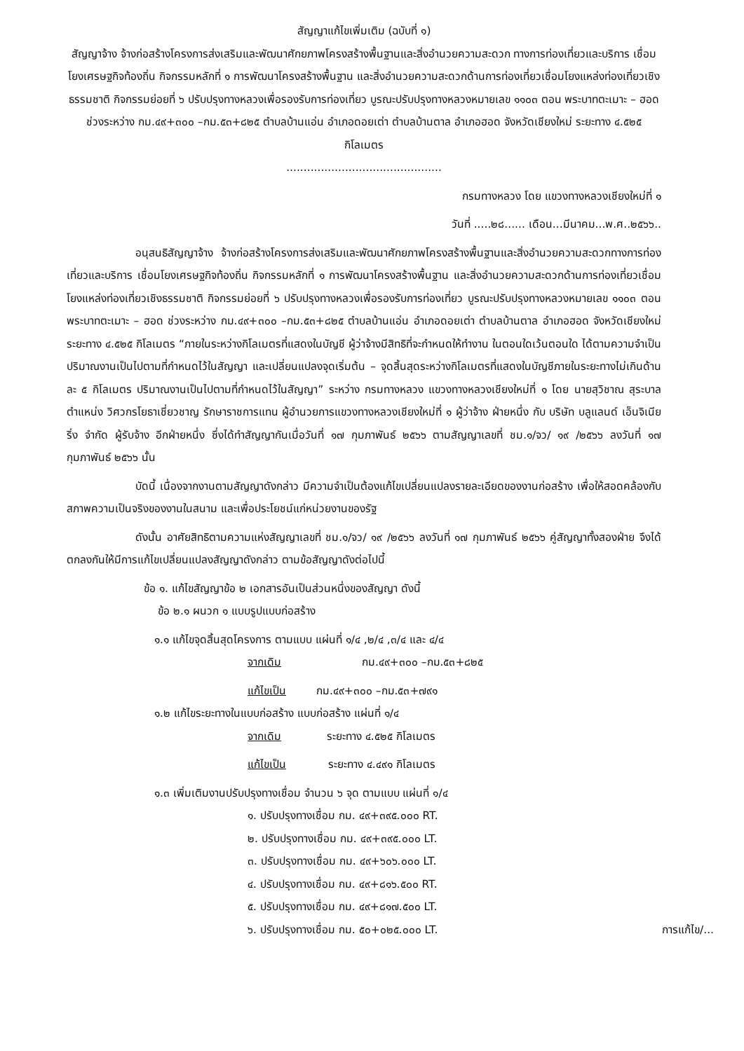สัญญาแก้ไขเพิ่มเติม (ฉบับที่ ๑)
สัญญาจ้าง จ้างก่อสร้างโครงการส่งเสริมและพัฒนาศักยภาพโครงสร้างพื้นฐานและสิ่งอำนวยความสะดวก ทางการท่องเที่ยวและบริการ เชื่อมโยงเศรษฐกิจท้องถิ่น กิจกรรมหลักที่ ๑ การพัฒนาโครงสร้างพื้นฐาน และสิ่งอำนวยความสะดวกด้านการท่องเที่ยวเชื่อมโยงแหล่งท่องเที่ยวเชิงธรรมชาติ กิจกรรมย่อยที่ ๖ ปรับปรุงทางหลวงเพื่อรองรับการท่องเที่ยว บูรณะปรับปรุงทางหลวงหมายเลข ๑๑๐๓ ตอน พระบาทตะเมาะ – ฮอด ช่วงระหว่าง กม.๔๙+๓๐๐ –กม.๕๓+๘๒๕ ตำบลบ้านแอ่น อำเภอดอยเต่า ตำบลบ้านตาล อำเภอฮอด จังหวัดเชียงใหม่ ระยะทาง ๔.๕๒๕ กิโลเมตร
.............................................
กรมทางหลวง โดย แขวงทางหลวงเชียงใหม่ที่ ๑
วันที่ .....๒๘...... เดือน...มีนาคม...พ.ศ..๒๕๖๖..
อนุสนธิสัญญาจ้าง จ้างก่อสร้างโครงการส่งเสริมและพัฒนาศักยภาพโครงสร้างพื้นฐานและสิ่งอำนวยความสะดวกทางการท่องเที่ยวและบริการ เชื่อมโยงเศรษฐกิจท้องถิ่น กิจกรรมหลักที่ ๑ การพัฒนาโครงสร้างพื้นฐาน และสิ่งอำนวยความสะดวกด้านการท่องเที่ยวเชื่อมโยงแหล่งท่องเที่ยวเชิงธรรมชาติ กิจกรรมย่อยที่ ๖ ปรับปรุงทางหลวงเพื่อรองรับการท่องเที่ยว บูรณะปรับปรุงทางหลวงหมายเลข ๑๑๐๓ ตอน พระบาทตะเมาะ – ฮอด ช่วงระหว่าง กม.๔๙+๓๐๐ –กม.๕๓+๘๒๕ ตำบลบ้านแอ่น อำเภอดอยเต่า ตำบลบ้านตาล อำเภอฮอด จังหวัดเชียงใหม่ ระยะทาง ๔.๕๒๕ กิโลเมตร “ภายในระหว่างกิโลเมตรที่แสดงในบัญชี ผู้ว่าจ้างมีสิทธิที่จะกำหนดให้ทำงาน ในตอนใดเว้นตอนใด ได้ตามความจำเป็น ปริมาณงานเป็นไปตามที่กำหนดไว้ในสัญญา และเปลี่ยนแปลงจุดเริ่มต้น – จุดสิ้นสุดระหว่างกิโลเมตรที่แสดงในบัญชีภายในระยะทางไม่เกินด้านละ ๕ กิโลเมตร ปริมาณงานเป็นไปตามที่กำหนดไว้ในสัญญา” ระหว่าง กรมทางหลวง แขวงทางหลวงเชียงใหม่ที่ ๑ โดย นายสุวิชาณ สุระบาล ตำแหน่ง วิศวกรโยธาเชี่ยวชาญ รักษาราชการแทน ผู้อำนวยการแขวงทางหลวงเชียงใหม่ที่ ๑ ผู้ว่าจ้าง ฝ่ายหนึ่ง กับ บริษัท บลูแลนด์ เอ็นจิเนียริ่ง จำกัด ผู้รับจ้าง อีกฝ่ายหนึ่ง ซึ่งได้ทำสัญญากันเมื่อวันที่ ๑๗ กุมภาพันธ์ ๒๕๖๖ ตามสัญญาเลขที่ ชม.๑/จว/ ๑๙ /๒๕๖๖ ลงวันที่ ๑๗ กุมภาพันธ์ ๒๕๖๖ นั้น
บัดนี้ เนื่องจากงานตามสัญญาดังกล่าว มีความจำเป็นต้องแก้ไขเปลี่ยนแปลงรายละเอียดของงานก่อสร้าง เพื่อให้สอดคล้องกับสภาพความเป็นจริงของงานในสนาม และเพื่อประโยชน์แก่หน่วยงานของรัฐ
ดังนั้น อาศัยสิทธิตามความแห่งสัญญาเลขที่ ชม.๑/จว/ ๑๙ /๒๕๖๖ ลงวันที่ ๑๗ กุมภาพันธ์ ๒๕๖๖ คู่สัญญาทั้งสองฝ่าย จึงได้ตกลงกันให้มีการแก้ไขเปลี่ยนแปลงสัญญาดังกล่าว ตามข้อสัญญาดังต่อไปนี้
ข้อ ๑. แก้ไขสัญญาข้อ ๒ เอกสารอันเป็นส่วนหนึ่งของสัญญา ดังนี้
ข้อ ๒.๑ ผนวก ๑ แบบรูปแบบก่อสร้าง
๑.๑ แก้ไขจุดสิ้นสุดโครงการ ตามแบบ แผ่นที่ ๑/๔ ,๒/๔ ,๓/๔ และ ๔/๔
จากเดิม กม.๔๙+๓๐๐ –กม.๕๓+๘๒๕
แก้ไขเป็น กม.๔๙+๓๐๐ –กม.๕๓+๗๙๑
๑.๒ แก้ไขระยะทางในแบบก่อสร้าง แบบก่อสร้าง แผ่นที่ ๑/๔
จากเดิม ระยะทาง ๔.๕๒๕ กิโลเมตร
แก้ไขเป็น ระยะทาง ๔.๔๙๑ กิโลเมตร
๑.๓ เพิ่มเติมงานปรับปรุงทางเชื่อม จำนวน ๖ จุด ตามแบบ แผ่นที่ ๑/๔
๑. ปรับปรุงทางเชื่อม กม. ๔๙+๓๙๕.๐๐๐ RT.
๒. ปรับปรุงทางเชื่อม กม. ๔๙+๓๙๕.๐๐๐ LT.
๓. ปรับปรุงทางเชื่อม กม. ๔๙+๖๐๖.๐๐๐ LT.
๔. ปรับปรุงทางเชื่อม กม. ๔๙+๘๑๖.๕๐๐ RT.
๕. ปรับปรุงทางเชื่อม กม. ๔๙+๘๑๗.๕๐๐ LT.
๖. ปรับปรุงทางเชื่อม กม. ๕๐+๐๒๕.๐๐๐ LT.
การแก้ไข/...